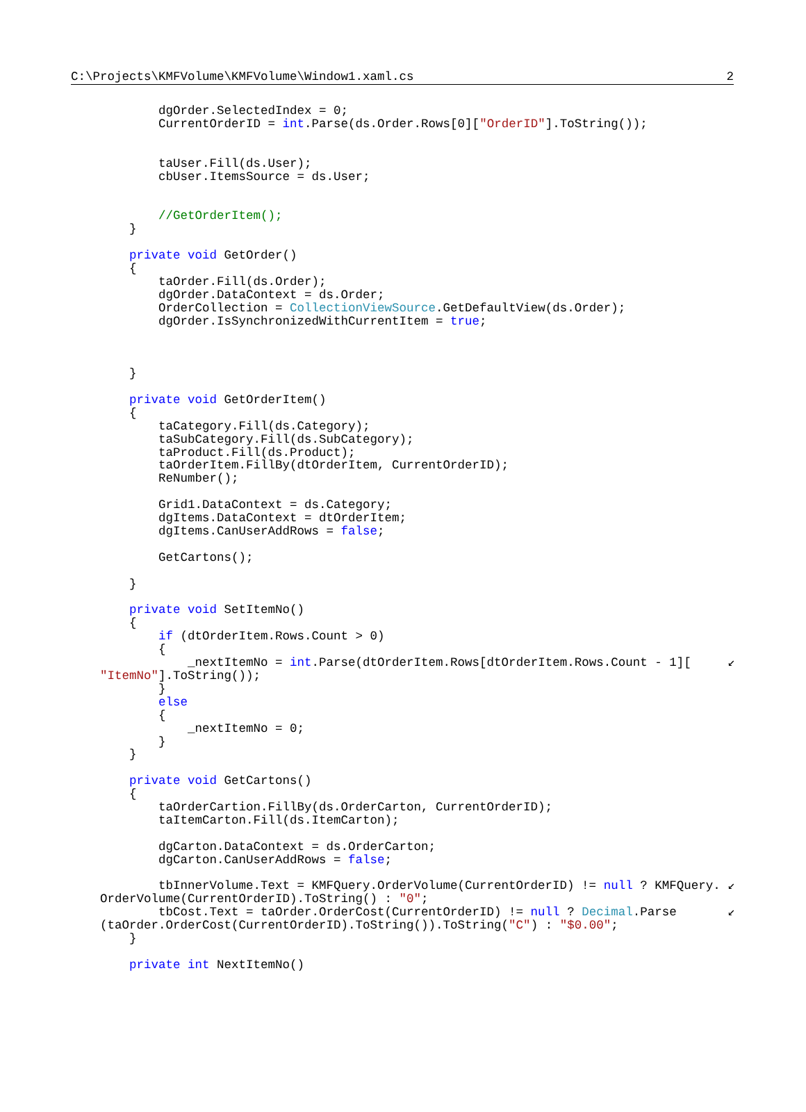C:\Projects\KMFVolume\KMFVolume\Window1.xaml.cs 2
            dgOrder.SelectedIndex = 0;
            CurrentOrderID = int.Parse(ds.Order.Rows[0]["OrderID"].ToString());


            taUser.Fill(ds.User);
            cbUser.ItemsSource = ds.User;


            //GetOrderItem();
        }

        private void GetOrder()
        {
            taOrder.Fill(ds.Order);
            dgOrder.DataContext = ds.Order;
            OrderCollection = CollectionViewSource.GetDefaultView(ds.Order);
            dgOrder.IsSynchronizedWithCurrentItem = true;



        }

        private void GetOrderItem()
        {
            taCategory.Fill(ds.Category);
            taSubCategory.Fill(ds.SubCategory);
            taProduct.Fill(ds.Product);
            taOrderItem.FillBy(dtOrderItem, CurrentOrderID);
            ReNumber();

            Grid1.DataContext = ds.Category;
            dgItems.DataContext = dtOrderItem;
            dgItems.CanUserAddRows = false;

            GetCartons();

        }

        private void SetItemNo()
        {
            if (dtOrderItem.Rows.Count > 0)
            {
                _nextItemNo = int.Parse(dtOrderItem.Rows[dtOrderItem.Rows.Count - 1][     ↙
    "ItemNo"].ToString());
            }
            else
            {
                _nextItemNo = 0;
            }
        }

        private void GetCartons()
        {
            taOrderCartion.FillBy(ds.OrderCarton, CurrentOrderID);
            taItemCarton.Fill(ds.ItemCarton);

            dgCarton.DataContext = ds.OrderCarton;
            dgCarton.CanUserAddRows = false;

            tbInnerVolume.Text = KMFQuery.OrderVolume(CurrentOrderID) != null ? KMFQuery. ↙
    OrderVolume(CurrentOrderID).ToString() : "0";
            tbCost.Text = taOrder.OrderCost(CurrentOrderID) != null ? Decimal.Parse       ↙
    (taOrder.OrderCost(CurrentOrderID).ToString()).ToString("C") : "$0.00";
        }

        private int NextItemNo()